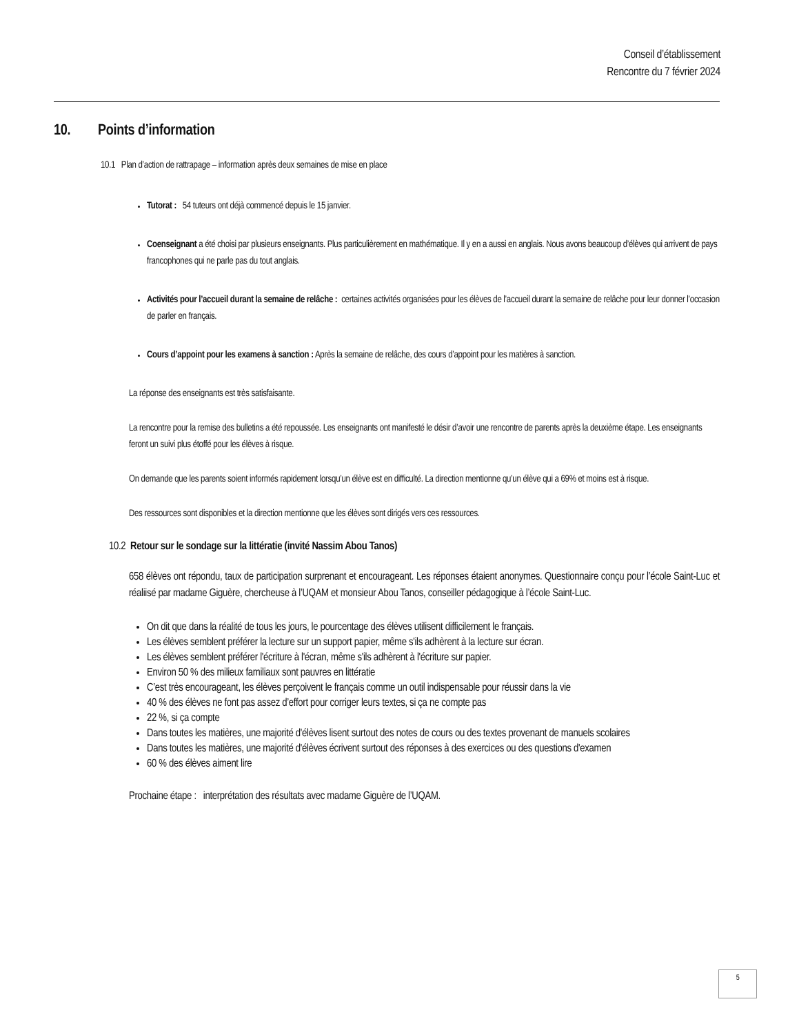Conseil d’établissement
Rencontre du 7 février 2024
10. Points d’information
10.1 Plan d’action de rattrapage – information après deux semaines de mise en place
Tutorat : 54 tuteurs ont déjà commencé depuis le 15 janvier.
Coenseignant a été choisi par plusieurs enseignants. Plus particulièrement en mathématique. Il y en a aussi en anglais. Nous avons beaucoup d’élèves qui arrivent de pays francophones qui ne parle pas du tout anglais.
Activités pour l’accueil durant la semaine de relâche : certaines activités organisées pour les élèves de l’accueil durant la semaine de relâche pour leur donner l’occasion de parler en français.
Cours d’appoint pour les examens à sanction : Après la semaine de relâche, des cours d’appoint pour les matières à sanction.
La réponse des enseignants est très satisfaisante.
La rencontre pour la remise des bulletins a été repoussée. Les enseignants ont manifesté le désir d’avoir une rencontre de parents après la deuxième étape. Les enseignants feront un suivi plus étoffé pour les élèves à risque.
On demande que les parents soient informés rapidement lorsqu’un élève est en difficulté. La direction mentionne qu’un élève qui a 69% et moins est à risque.
Des ressources sont disponibles et la direction mentionne que les élèves sont dirigés vers ces ressources.
10.2 Retour sur le sondage sur la littératie (invité Nassim Abou Tanos)
658 élèves ont répondu, taux de participation surprenant et encourageant. Les réponses étaient anonymes. Questionnaire conçu pour l’école Saint-Luc et réaliisé par madame Giguère, chercheuse à l’UQAM et monsieur Abou Tanos, conseiller pédagogique à l’école Saint-Luc.
On dit que dans la réalité de tous les jours, le pourcentage des élèves utilisent difficilement le français.
Les élèves semblent préférer la lecture sur un support papier, même s'ils adhèrent à la lecture sur écran.
Les élèves semblent préférer l'écriture à l'écran, même s'ils adhèrent à l'écriture sur papier.
Environ 50 % des milieux familiaux sont pauvres en littératie
C’est très encourageant, les élèves perçoivent le français comme un outil indispensable pour réussir dans la vie
40 % des élèves ne font pas assez d’effort pour corriger leurs textes, si ça ne compte pas
22 %, si ça compte
Dans toutes les matières, une majorité d'élèves lisent surtout des notes de cours ou des textes provenant de manuels scolaires
Dans toutes les matières, une majorité d'élèves écrivent surtout des réponses à des exercices ou des questions d'examen
60 % des élèves aiment lire
Prochaine étape : interprétation des résultats avec madame Giguère de l’UQAM.
5